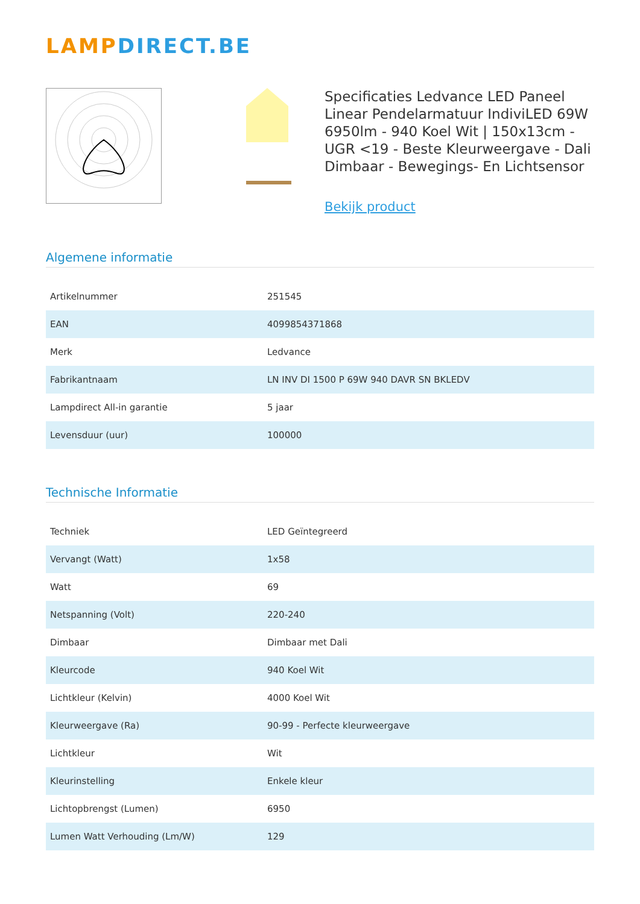LAMP DIRECT.BE
Specificaties Ledvance LED Paneel Linear Pendelarmatuur IndiviLED 69W 6950lm - 940 Koel Wit | 150x13cm - UGR <19 - Beste Kleurweergave - Dali Dimbaar - Bewegings- En Lichtsensor
Bekijk product
Algemene informatie
| Artikelnummer | 251545 |
| EAN | 4099854371868 |
| Merk | Ledvance |
| Fabrikantnaam | LN INV DI 1500 P 69W 940 DAVR SN BKLEDV |
| Lampdirect All-in garantie | 5 jaar |
| Levensduur (uur) | 100000 |
Technische Informatie
| Techniek | LED Geïntegreerd |
| Vervangt (Watt) | 1x58 |
| Watt | 69 |
| Netspanning (Volt) | 220-240 |
| Dimbaar | Dimbaar met Dali |
| Kleurcode | 940 Koel Wit |
| Lichtkleur (Kelvin) | 4000 Koel Wit |
| Kleurweergave (Ra) | 90-99 - Perfecte kleurweergave |
| Lichtkleur | Wit |
| Kleurinstelling | Enkele kleur |
| Lichtopbrengst (Lumen) | 6950 |
| Lumen Watt Verhouding (Lm/W) | 129 |